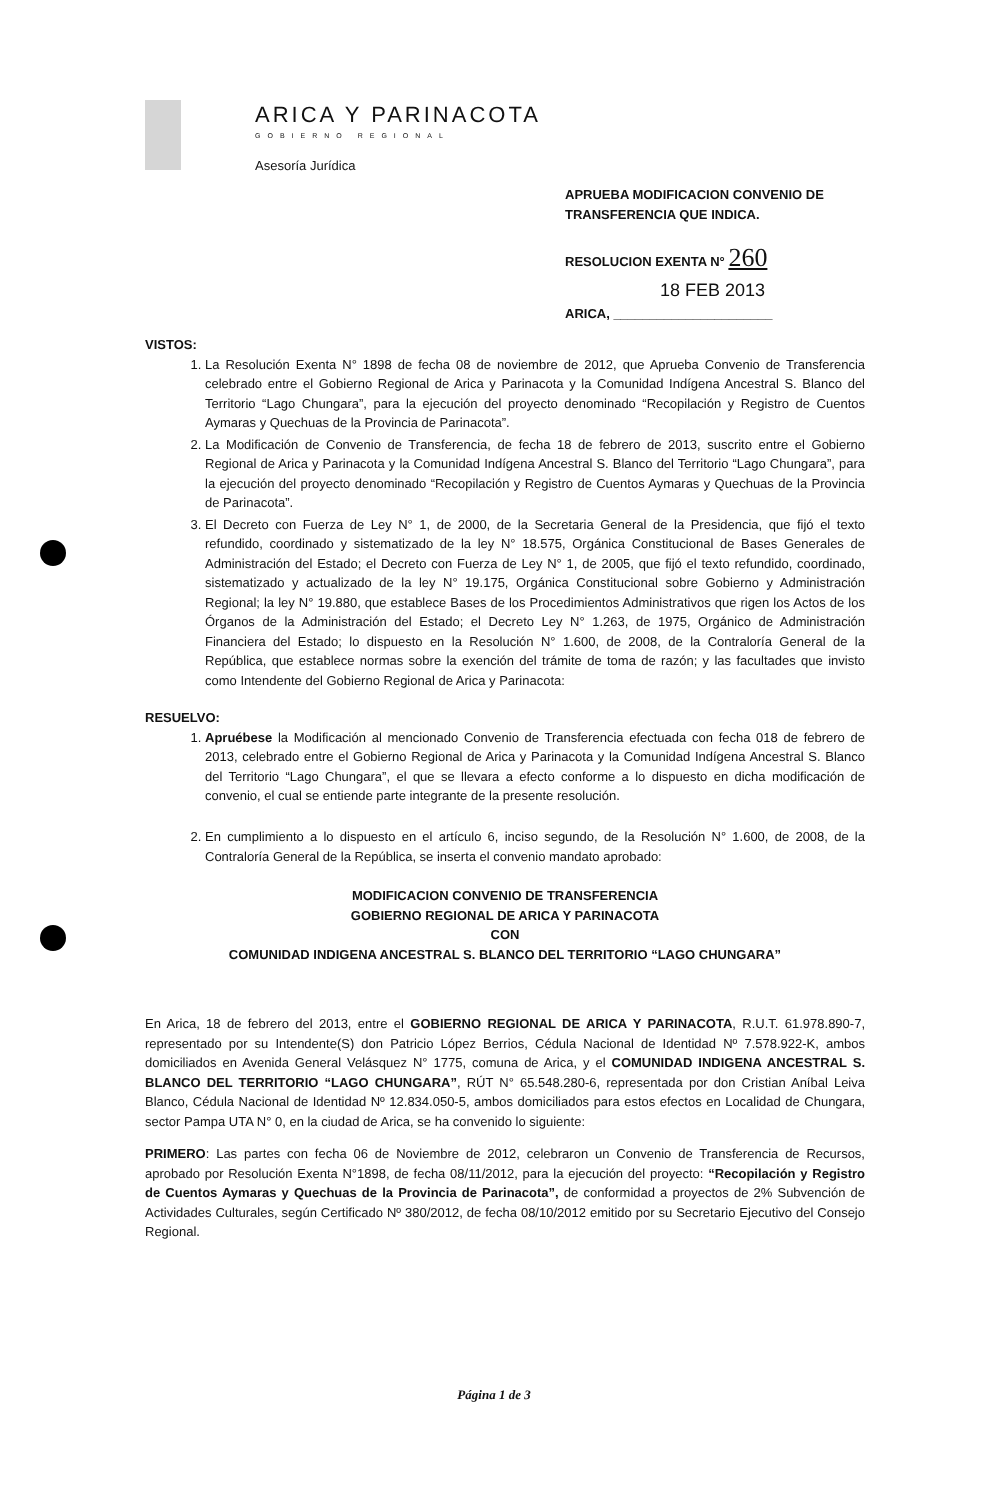ARICA Y PARINACOTA
GOBIERNO REGIONAL
Asesoría Jurídica
APRUEBA MODIFICACION CONVENIO DE
TRANSFERENCIA QUE INDICA.
RESOLUCION EXENTA N° 260
18 FEB 2013
ARICA, ______________________
VISTOS:
1. La Resolución Exenta N° 1898 de fecha 08 de noviembre de 2012, que Aprueba Convenio de Transferencia celebrado entre el Gobierno Regional de Arica y Parinacota y la Comunidad Indígena Ancestral S. Blanco del Territorio “Lago Chungara”, para la ejecución del proyecto denominado “Recopilación y Registro de Cuentos Aymaras y Quechuas de la Provincia de Parinacota”.
2. La Modificación de Convenio de Transferencia, de fecha 18 de febrero de 2013, suscrito entre el Gobierno Regional de Arica y Parinacota y la Comunidad Indígena Ancestral S. Blanco del Territorio “Lago Chungara”, para la ejecución del proyecto denominado “Recopilación y Registro de Cuentos Aymaras y Quechuas de la Provincia de Parinacota”.
3. El Decreto con Fuerza de Ley N° 1, de 2000, de la Secretaria General de la Presidencia, que fijó el texto refundido, coordinado y sistematizado de la ley N° 18.575, Orgánica Constitucional de Bases Generales de Administración del Estado; el Decreto con Fuerza de Ley N° 1, de 2005, que fijó el texto refundido, coordinado, sistematizado y actualizado de la ley N° 19.175, Orgánica Constitucional sobre Gobierno y Administración Regional; la ley N° 19.880, que establece Bases de los Procedimientos Administrativos que rigen los Actos de los Órganos de la Administración del Estado; el Decreto Ley N° 1.263, de 1975, Orgánico de Administración Financiera del Estado; lo dispuesto en la Resolución N° 1.600, de 2008, de la Contraloría General de la República, que establece normas sobre la exención del trámite de toma de razón; y las facultades que invisto como Intendente del Gobierno Regional de Arica y Parinacota:
RESUELVO:
1. Apruébese la Modificación al mencionado Convenio de Transferencia efectuada con fecha 018 de febrero de 2013, celebrado entre el Gobierno Regional de Arica y Parinacota y la Comunidad Indígena Ancestral S. Blanco del Territorio “Lago Chungara”, el que se llevara a efecto conforme a lo dispuesto en dicha modificación de convenio, el cual se entiende parte integrante de la presente resolución.
2. En cumplimiento a lo dispuesto en el artículo 6, inciso segundo, de la Resolución N° 1.600, de 2008, de la Contraloría General de la República, se inserta el convenio mandato aprobado:
MODIFICACION CONVENIO DE TRANSFERENCIA
GOBIERNO REGIONAL DE ARICA Y PARINACOTA
CON
COMUNIDAD INDIGENA ANCESTRAL S. BLANCO DEL TERRITORIO “LAGO CHUNGARA”
En Arica, 18 de febrero del 2013, entre el GOBIERNO REGIONAL DE ARICA Y PARINACOTA, R.U.T. 61.978.890-7, representado por su Intendente(S) don Patricio López Berrios, Cédula Nacional de Identidad Nº 7.578.922-K, ambos domiciliados en Avenida General Velásquez N° 1775, comuna de Arica, y el COMUNIDAD INDIGENA ANCESTRAL S. BLANCO DEL TERRITORIO “LAGO CHUNGARA”, RÚT N° 65.548.280-6, representada por don Cristian Aníbal Leiva Blanco, Cédula Nacional de Identidad Nº 12.834.050-5, ambos domiciliados para estos efectos en Localidad de Chungara, sector Pampa UTA N° 0, en la ciudad de Arica, se ha convenido lo siguiente:
PRIMERO: Las partes con fecha 06 de Noviembre de 2012, celebraron un Convenio de Transferencia de Recursos, aprobado por Resolución Exenta N°1898, de fecha 08/11/2012, para la ejecución del proyecto: “Recopilación y Registro de Cuentos Aymaras y Quechuas de la Provincia de Parinacota”, de conformidad a proyectos de 2% Subvención de Actividades Culturales, según Certificado Nº 380/2012, de fecha 08/10/2012 emitido por su Secretario Ejecutivo del Consejo Regional.
Página 1 de 3